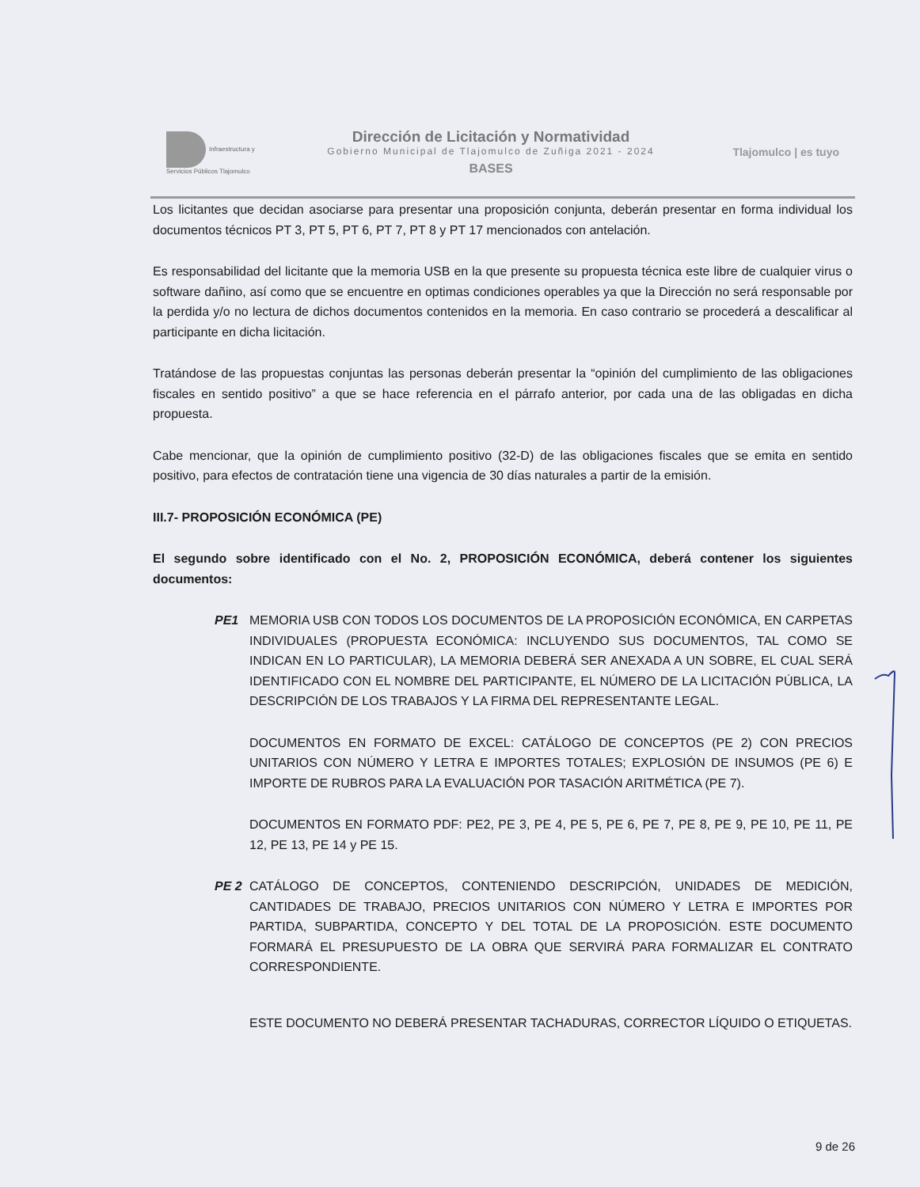Infraestructura y Servicios Públicos Tlajomulco
Dirección de Licitación y Normatividad
Gobierno Municipal de Tlajomulco de Zuñiga 2021 - 2024
BASES
Tlajomulco | es tuyo
Los licitantes que decidan asociarse para presentar una proposición conjunta, deberán presentar en forma individual los documentos técnicos PT 3, PT 5, PT 6, PT 7, PT 8 y PT 17 mencionados con antelación.
Es responsabilidad del licitante que la memoria USB en la que presente su propuesta técnica este libre de cualquier virus o software dañino, así como que se encuentre en optimas condiciones operables ya que la Dirección no será responsable por la perdida y/o no lectura de dichos documentos contenidos en la memoria. En caso contrario se procederá a descalificar al participante en dicha licitación.
Tratándose de las propuestas conjuntas las personas deberán presentar la “opinión del cumplimiento de las obligaciones fiscales en sentido positivo” a que se hace referencia en el párrafo anterior, por cada una de las obligadas en dicha propuesta.
Cabe mencionar, que la opinión de cumplimiento positivo (32-D) de las obligaciones fiscales que se emita en sentido positivo, para efectos de contratación tiene una vigencia de 30 días naturales a partir de la emisión.
III.7- PROPOSICIÓN ECONÓMICA (PE)
El segundo sobre identificado con el No. 2, PROPOSICIÓN ECONÓMICA, deberá contener los siguientes documentos:
PE1 MEMORIA USB CON TODOS LOS DOCUMENTOS DE LA PROPOSICIÓN ECONÓMICA, EN CARPETAS INDIVIDUALES (PROPUESTA ECONÓMICA: INCLUYENDO SUS DOCUMENTOS, TAL COMO SE INDICAN EN LO PARTICULAR), LA MEMORIA DEBERÁ SER ANEXADA A UN SOBRE, EL CUAL SERÁ IDENTIFICADO CON EL NOMBRE DEL PARTICIPANTE, EL NÚMERO DE LA LICITACIÓN PÚBLICA, LA DESCRIPCIÓN DE LOS TRABAJOS Y LA FIRMA DEL REPRESENTANTE LEGAL.
DOCUMENTOS EN FORMATO DE EXCEL: CATÁLOGO DE CONCEPTOS (PE 2) CON PRECIOS UNITARIOS CON NÚMERO Y LETRA E IMPORTES TOTALES; EXPLOSIÓN DE INSUMOS (PE 6) E IMPORTE DE RUBROS PARA LA EVALUACIÓN POR TASACIÓN ARITMÉTICA (PE 7).
DOCUMENTOS EN FORMATO PDF: PE2, PE 3, PE 4, PE 5, PE 6, PE 7, PE 8, PE 9, PE 10, PE 11, PE 12, PE 13, PE 14 y PE 15.
PE 2 CATÁLOGO DE CONCEPTOS, CONTENIENDO DESCRIPCIÓN, UNIDADES DE MEDICIÓN, CANTIDADES DE TRABAJO, PRECIOS UNITARIOS CON NÚMERO Y LETRA E IMPORTES POR PARTIDA, SUBPARTIDA, CONCEPTO Y DEL TOTAL DE LA PROPOSICIÓN. ESTE DOCUMENTO FORMARÁ EL PRESUPUESTO DE LA OBRA QUE SERVIRÁ PARA FORMALIZAR EL CONTRATO CORRESPONDIENTE.
ESTE DOCUMENTO NO DEBERÁ PRESENTAR TACHADURAS, CORRECTOR LÍQUIDO O ETIQUETAS.
9 de 26